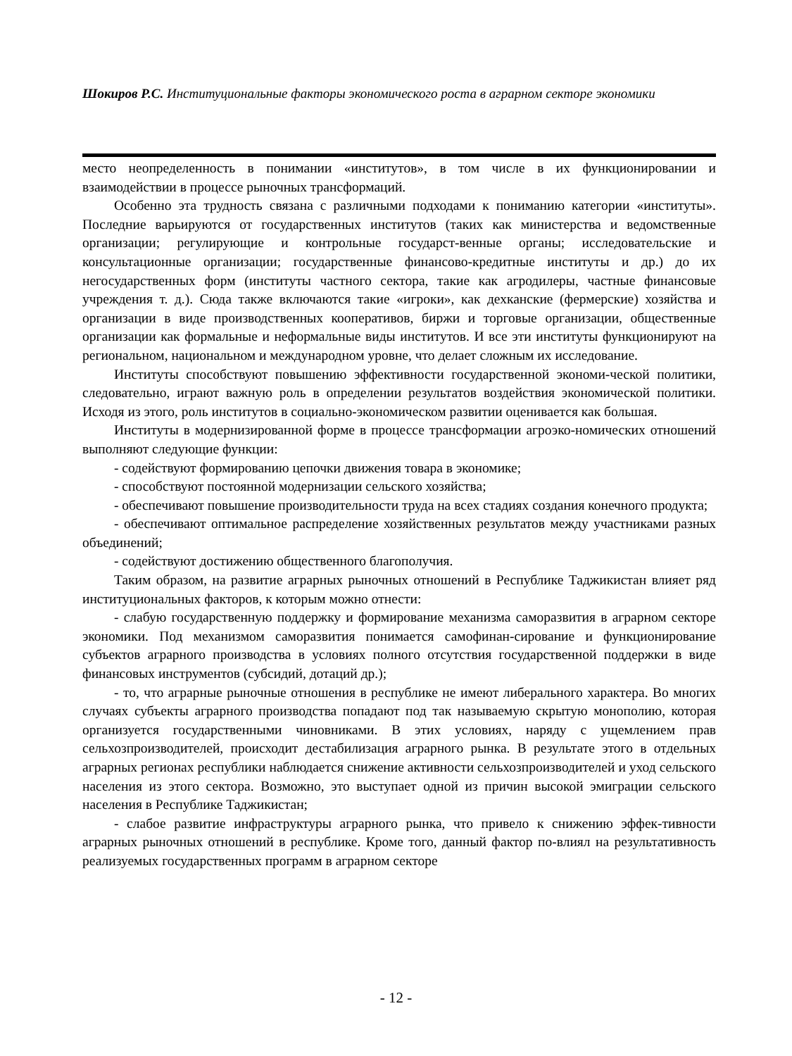Шокиров Р.С. Институциональные факторы экономического роста в аграрном секторе экономики
место неопределенность в понимании «институтов», в том числе в их функционировании и взаимодействии в процессе рыночных трансформаций.
Особенно эта трудность связана с различными подходами к пониманию категории «институты». Последние варьируются от государственных институтов (таких как министерства и ведомственные организации; регулирующие и контрольные государст-венные органы; исследовательские и консультационные организации; государственные финансово-кредитные институты и др.) до их негосударственных форм (институты частного сектора, такие как агродилеры, частные финансовые учреждения т. д.). Сюда также включаются такие «игроки», как дехканские (фермерские) хозяйства и организации в виде производственных кооперативов, биржи и торговые организации, общественные организации как формальные и неформальные виды институтов. И все эти институты функционируют на региональном, национальном и международном уровне, что делает сложным их исследование.
Институты способствуют повышению эффективности государственной экономи-ческой политики, следовательно, играют важную роль в определении результатов воздействия экономической политики. Исходя из этого, роль институтов в социально-экономическом развитии оценивается как большая.
Институты в модернизированной форме в процессе трансформации агроэко-номических отношений выполняют следующие функции:
- содействуют формированию цепочки движения товара в экономике;
- способствуют постоянной модернизации сельского хозяйства;
- обеспечивают повышение производительности труда на всех стадиях создания конечного продукта;
- обеспечивают оптимальное распределение хозяйственных результатов между участниками разных объединений;
- содействуют достижению общественного благополучия.
Таким образом, на развитие аграрных рыночных отношений в Республике Таджикистан влияет ряд институциональных факторов, к которым можно отнести:
- слабую государственную поддержку и формирование механизма саморазвития в аграрном секторе экономики. Под механизмом саморазвития понимается самофинан-сирование и функционирование субъектов аграрного производства в условиях полного отсутствия государственной поддержки в виде финансовых инструментов (субсидий, дотаций др.);
- то, что аграрные рыночные отношения в республике не имеют либерального характера. Во многих случаях субъекты аграрного производства попадают под так называемую скрытую монополию, которая организуется государственными чиновниками. В этих условиях, наряду с ущемлением прав сельхозпроизводителей, происходит дестабилизация аграрного рынка. В результате этого в отдельных аграрных регионах республики наблюдается снижение активности сельхозпроизводителей и уход сельского населения из этого сектора. Возможно, это выступает одной из причин высокой эмиграции сельского населения в Республике Таджикистан;
- слабое развитие инфраструктуры аграрного рынка, что привело к снижению эффек-тивности аграрных рыночных отношений в республике. Кроме того, данный фактор по-влиял на результативность реализуемых государственных программ в аграрном секторе
- 12 -